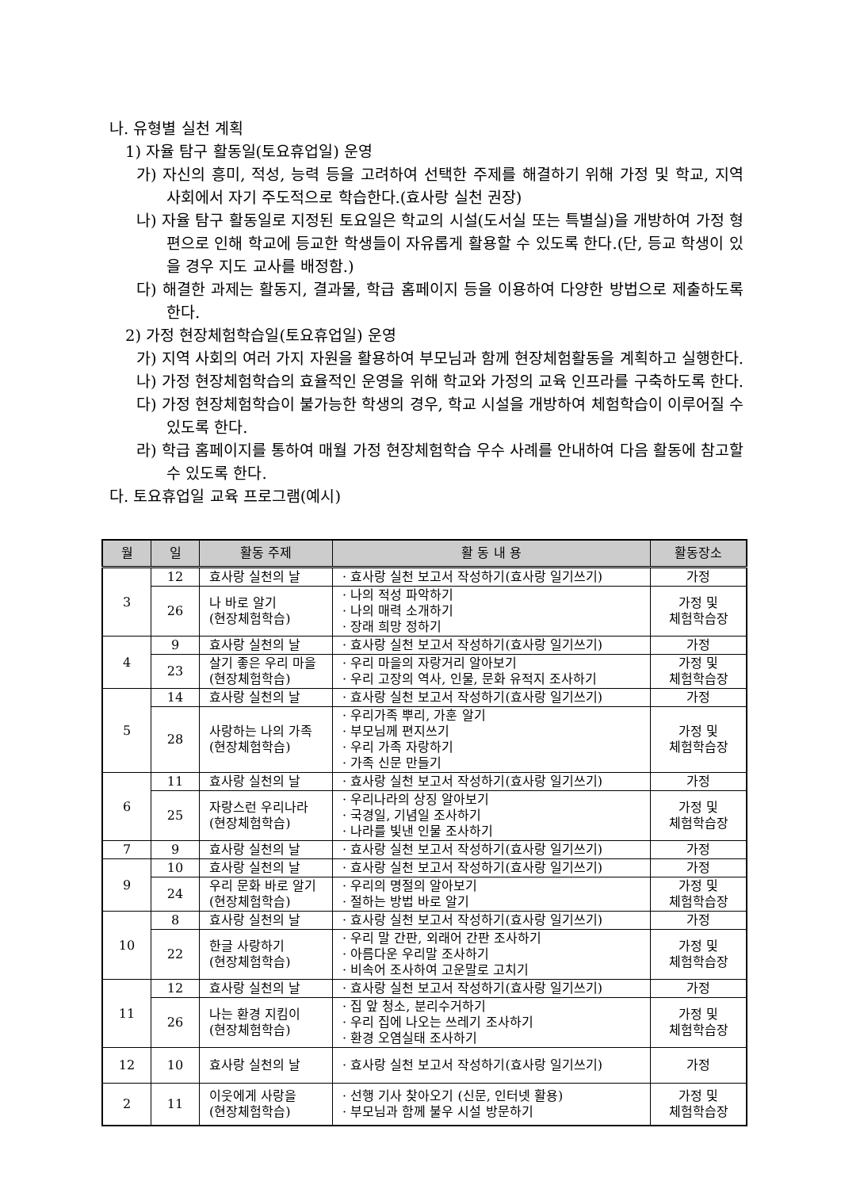나. 유형별 실천 계획
1) 자율 탐구 활동일(토요휴업일) 운영
가) 자신의 흥미, 적성, 능력 등을 고려하여 선택한 주제를 해결하기 위해 가정 및 학교, 지역 사회에서 자기 주도적으로 학습한다.(효사랑 실천 권장)
나) 자율 탐구 활동일로 지정된 토요일은 학교의 시설(도서실 또는 특별실)을 개방하여 가정 형편으로 인해 학교에 등교한 학생들이 자유롭게 활용할 수 있도록 한다.(단, 등교 학생이 있을 경우 지도 교사를 배정함.)
다) 해결한 과제는 활동지, 결과물, 학급 홈페이지 등을 이용하여 다양한 방법으로 제출하도록 한다.
2) 가정 현장체험학습일(토요휴업일) 운영
가) 지역 사회의 여러 가지 자원을 활용하여 부모님과 함께 현장체험활동을 계획하고 실행한다.
나) 가정 현장체험학습의 효율적인 운영을 위해 학교와 가정의 교육 인프라를 구축하도록 한다.
다) 가정 현장체험학습이 불가능한 학생의 경우, 학교 시설을 개방하여 체험학습이 이루어질 수 있도록 한다.
라) 학급 홈페이지를 통하여 매월 가정 현장체험학습 우수 사례를 안내하여 다음 활동에 참고할 수 있도록 한다.
다. 토요휴업일 교육 프로그램(예시)
| 월 | 일 | 활동 주제 | 활 동 내 용 | 활동장소 |
| --- | --- | --- | --- | --- |
| 3 | 12 | 효사랑 실천의 날 | · 효사랑 실천 보고서 작성하기(효사랑 일기쓰기) | 가정 |
| | 26 | 나 바로 알기 (현장체험학습) | · 나의 적성 파악하기 · 나의 매력 소개하기 · 장래 희망 정하기 | 가정 및 체험학습장 |
| 4 | 9 | 효사랑 실천의 날 | · 효사랑 실천 보고서 작성하기(효사랑 일기쓰기) | 가정 |
| | 23 | 살기 좋은 우리 마을 (현장체험학습) | · 우리 마을의 자랑거리 알아보기 · 우리 고장의 역사, 인물, 문화 유적지 조사하기 | 가정 및 체험학습장 |
| 5 | 14 | 효사랑 실천의 날 | · 효사랑 실천 보고서 작성하기(효사랑 일기쓰기) | 가정 |
| | 28 | 사랑하는 나의 가족 (현장체험학습) | · 우리가족 뿌리, 가훈 알기 · 부모님께 편지쓰기 · 우리 가족 자랑하기 · 가족 신문 만들기 | 가정 및 체험학습장 |
| 6 | 11 | 효사랑 실천의 날 | · 효사랑 실천 보고서 작성하기(효사랑 일기쓰기) | 가정 |
| | 25 | 자랑스런 우리나라 (현장체험학습) | · 우리나라의 상징 알아보기 · 국경일, 기념일 조사하기 · 나라를 빛낸 인물 조사하기 | 가정 및 체험학습장 |
| 7 | 9 | 효사랑 실천의 날 | · 효사랑 실천 보고서 작성하기(효사랑 일기쓰기) | 가정 |
| 9 | 10 | 효사랑 실천의 날 | · 효사랑 실천 보고서 작성하기(효사랑 일기쓰기) | 가정 |
| | 24 | 우리 문화 바로 알기 (현장체험학습) | · 우리의 명절의 알아보기 · 절하는 방법 바로 알기 | 가정 및 체험학습장 |
| 10 | 8 | 효사랑 실천의 날 | · 효사랑 실천 보고서 작성하기(효사랑 일기쓰기) | 가정 |
| | 22 | 한글 사랑하기 (현장체험학습) | · 우리 말 간판, 외래어 간판 조사하기 · 아름다운 우리말 조사하기 · 비속어 조사하여 고운말로 고치기 | 가정 및 체험학습장 |
| 11 | 12 | 효사랑 실천의 날 | · 효사랑 실천 보고서 작성하기(효사랑 일기쓰기) | 가정 |
| | 26 | 나는 환경 지킴이 (현장체험학습) | · 집 앞 청소, 분리수거하기 · 우리 집에 나오는 쓰레기 조사하기 · 환경 오염실태 조사하기 | 가정 및 체험학습장 |
| 12 | 10 | 효사랑 실천의 날 | · 효사랑 실천 보고서 작성하기(효사랑 일기쓰기) | 가정 |
| 2 | 11 | 이웃에게 사랑을 (현장체험학습) | · 선행 기사 찾아오기 (신문, 인터넷 활용) · 부모님과 함께 불우 시설 방문하기 | 가정 및 체험학습장 |